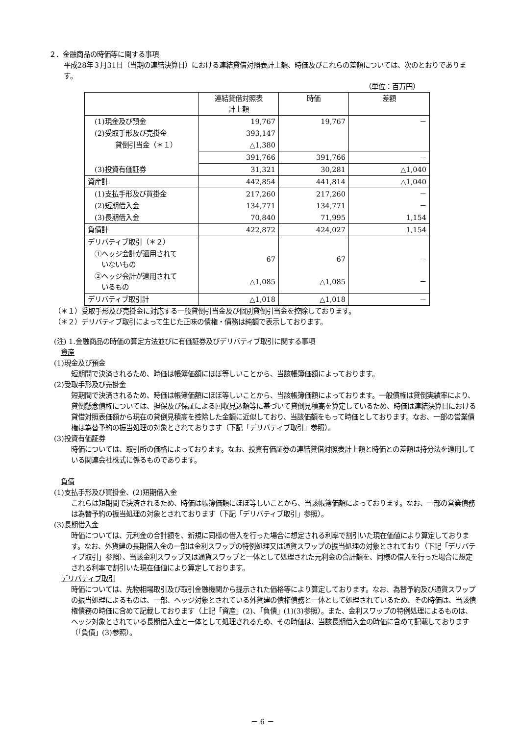２．金融商品の時価等に関する事項
平成28年３月31日（当期の連結決算日）における連結貸借対照表計上額、時価及びこれらの差額については、次のとおりであります。
（単位：百万円）
| | 連結貸借対照表 計上額 | 時価 | 差額 |
| (1)現金及び預金 | 19,767 | 19,767 | － |
| (2)受取手形及び売掛金 | 393,147 | | |
| 貸倒引当金（＊１） | △1,380 | | |
| | 391,766 | 391,766 | － |
| (3)投資有価証券 | 31,321 | 30,281 | △1,040 |
| 資産計 | 442,854 | 441,814 | △1,040 |
| (1)支払手形及び買掛金 | 217,260 | 217,260 | － |
| (2)短期借入金 | 134,771 | 134,771 | － |
| (3)長期借入金 | 70,840 | 71,995 | 1,154 |
| 負債計 | 422,872 | 424,027 | 1,154 |
| デリバティブ取引（＊２） | | | |
| ①ヘッジ会計が適用されて いないもの | 67 | 67 | － |
| ②ヘッジ会計が適用されて いるもの | △1,085 | △1,085 | － |
| デリバティブ取引計 | △1,018 | △1,018 | － |
（＊１）受取手形及び売掛金に対応する一般貸倒引当金及び個別貸倒引当金を控除しております。
（＊２）デリバティブ取引によって生じた正味の債権・債務は純額で表示しております。
(注) 1.金融商品の時価の算定方法並びに有価証券及びデリバティブ取引に関する事項
　資産
(1)現金及び預金
短期間で決済されるため、時価は帳簿価額にほぼ等しいことから、当該帳簿価額によっております。
(2)受取手形及び売掛金
短期間で決済されるため、時価は帳簿価額にほぼ等しいことから、当該帳簿価額によっております。一般債権は貸倒実績率により、貸倒懸念債権については、担保及び保証による回収見込額等に基づいて貸倒見積高を算定しているため、時価は連結決算日における貸借対照表価額から現在の貸倒見積高を控除した金額に近似しており、当該価額をもって時価としております。なお、一部の営業債権は為替予約の振当処理の対象とされております（下記「デリバティブ取引」参照）。
(3)投資有価証券
時価については、取引所の価格によっております。なお、投資有価証券の連結貸借対照表計上額と時価との差額は持分法を適用している関連会社株式に係るものであります。
　負債
(1)支払手形及び買掛金、(2)短期借入金
これらは短期間で決済されるため、時価は帳簿価額にほぼ等しいことから、当該帳簿価額によっております。なお、一部の営業債務は為替予約の振当処理の対象とされております（下記「デリバティブ取引」参照）。
(3)長期借入金
時価については、元利金の合計額を、新規に同様の借入を行った場合に想定される利率で割引いた現在価値により算定しております。なお、外貨建の長期借入金の一部は金利スワップの特例処理又は通貨スワップの振当処理の対象とされており（下記「デリバティブ取引」参照）、当該金利スワップ又は通貨スワップと一体として処理された元利金の合計額を、同様の借入を行った場合に想定される利率で割引いた現在価値により算定しております。
　デリバティブ取引
時価については、先物相場取引及び取引金融機関から提示された価格等により算定しております。なお、為替予約及び通貨スワップの振当処理によるものは、一部、ヘッジ対象とされている外貨建の債権債務と一体として処理されているため、その時価は、当該債権債務の時価に含めて記載しております（上記「資産」(2)、「負債」(1)(3)参照）。また、金利スワップの特例処理によるものは、ヘッジ対象とされている長期借入金と一体として処理されるため、その時価は、当該長期借入金の時価に含めて記載しております（「負債」(3)参照）。
－ 6 －